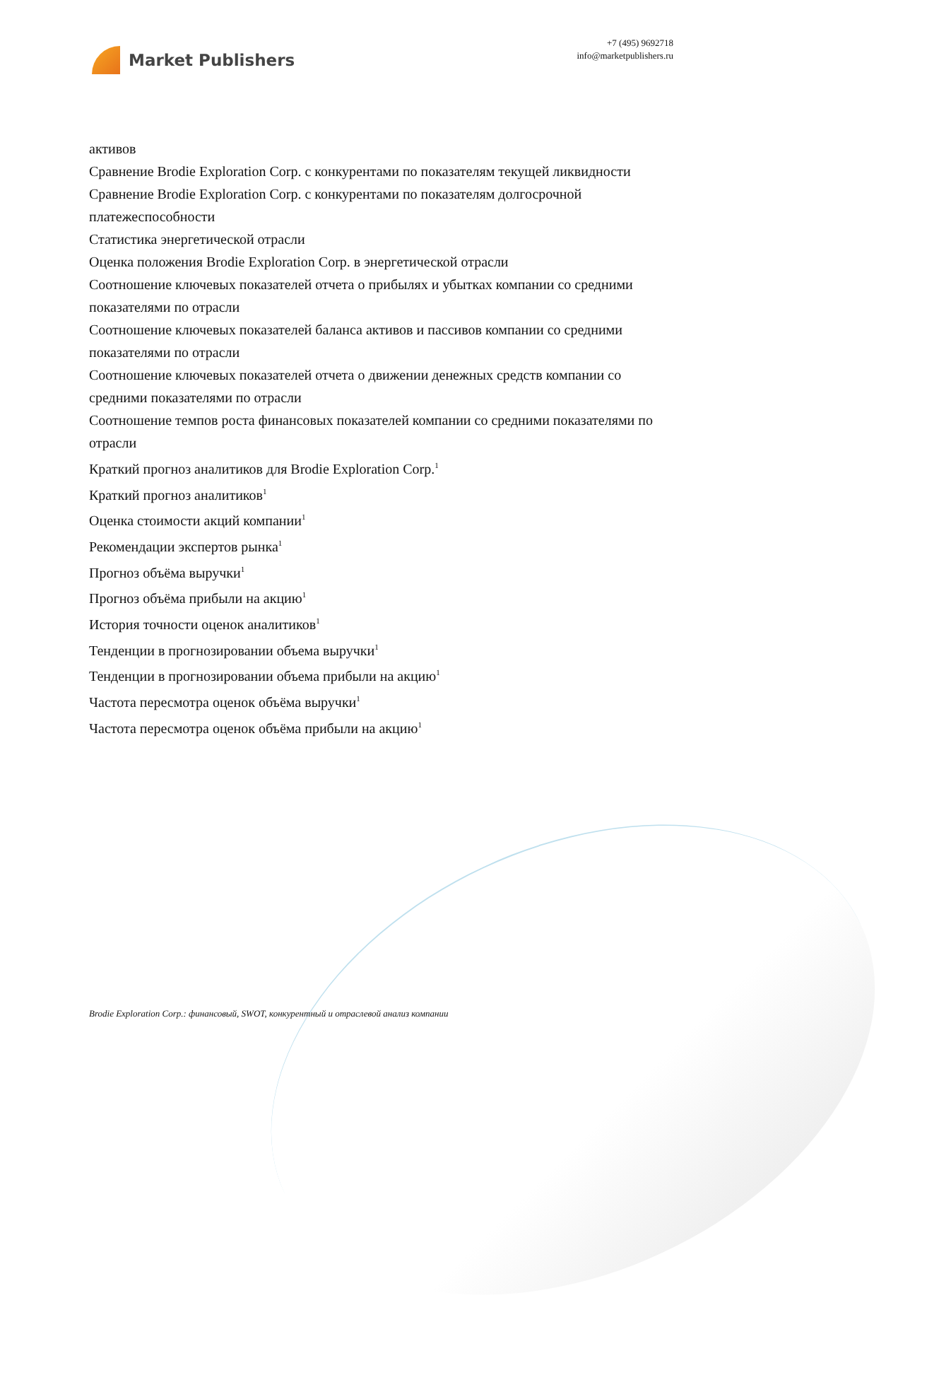Market Publishers
+7 (495) 9692718
info@marketpublishers.ru
активов
Сравнение Brodie Exploration Corp. с конкурентами по показателям текущей ликвидности
Сравнение Brodie Exploration Corp. с конкурентами по показателям долгосрочной платежеспособности
Статистика энергетической отрасли
Оценка положения Brodie Exploration Corp. в энергетической отрасли
Соотношение ключевых показателей отчета о прибылях и убытках компании со средними показателями по отрасли
Соотношение ключевых показателей баланса активов и пассивов компании со средними показателями по отрасли
Соотношение ключевых показателей отчета о движении денежных средств компании со средними показателями по отрасли
Соотношение темпов роста финансовых показателей компании со средними показателями по отрасли
Краткий прогноз аналитиков для Brodie Exploration Corp.<sup>1</sup>
Краткий прогноз аналитиков<sup>1</sup>
Оценка стоимости акций компании<sup>1</sup>
Рекомендации экспертов рынка<sup>1</sup>
Прогноз объёма выручки<sup>1</sup>
Прогноз объёма прибыли на акцию<sup>1</sup>
История точности оценок аналитиков<sup>1</sup>
Тенденции в прогнозировании объема выручки<sup>1</sup>
Тенденции в прогнозировании объема прибыли на акцию<sup>1</sup>
Частота пересмотра оценок объёма выручки<sup>1</sup>
Частота пересмотра оценок объёма прибыли на акцию<sup>1</sup>
Brodie Exploration Corp.: финансовый, SWOT, конкурентный и отраслевой анализ компании